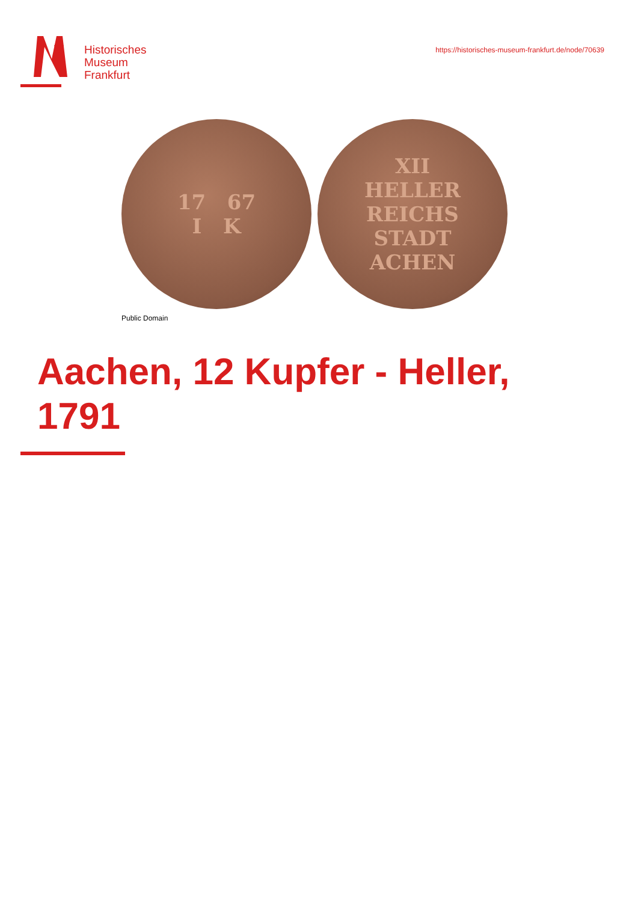Historisches
Museum
Frankfurt
https://historisches-museum-frankfurt.de/node/70639
17 67
I K
XII
HELLER
REICHS
STADT
ACHEN
Public Domain
Aachen, 12 Kupfer - Heller,
1791